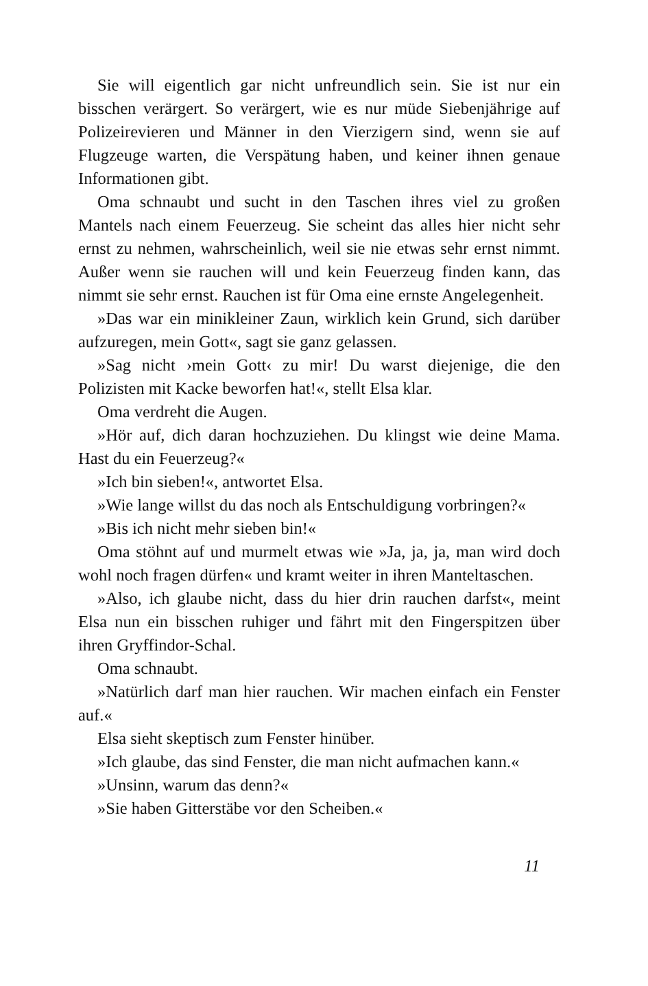Sie will eigentlich gar nicht unfreundlich sein. Sie ist nur ein bisschen verärgert. So verärgert, wie es nur müde Siebenjährige auf Polizeirevieren und Männer in den Vierzigern sind, wenn sie auf Flugzeuge warten, die Verspätung haben, und keiner ihnen genaue Informationen gibt.
Oma schnaubt und sucht in den Taschen ihres viel zu großen Mantels nach einem Feuerzeug. Sie scheint das alles hier nicht sehr ernst zu nehmen, wahrscheinlich, weil sie nie etwas sehr ernst nimmt. Außer wenn sie rauchen will und kein Feuerzeug finden kann, das nimmt sie sehr ernst. Rauchen ist für Oma eine ernste Angelegenheit.
»Das war ein minikleiner Zaun, wirklich kein Grund, sich darüber aufzuregen, mein Gott«, sagt sie ganz gelassen.
»Sag nicht ›mein Gott‹ zu mir! Du warst diejenige, die den Polizisten mit Kacke beworfen hat!«, stellt Elsa klar.
Oma verdreht die Augen.
»Hör auf, dich daran hochzuziehen. Du klingst wie deine Mama. Hast du ein Feuerzeug?«
»Ich bin sieben!«, antwortet Elsa.
»Wie lange willst du das noch als Entschuldigung vorbringen?«
»Bis ich nicht mehr sieben bin!«
Oma stöhnt auf und murmelt etwas wie »Ja, ja, ja, man wird doch wohl noch fragen dürfen« und kramt weiter in ihren Manteltaschen.
»Also, ich glaube nicht, dass du hier drin rauchen darfst«, meint Elsa nun ein bisschen ruhiger und fährt mit den Fingerspitzen über ihren Gryffindor-Schal.
Oma schnaubt.
»Natürlich darf man hier rauchen. Wir machen einfach ein Fenster auf.«
Elsa sieht skeptisch zum Fenster hinüber.
»Ich glaube, das sind Fenster, die man nicht aufmachen kann.«
»Unsinn, warum das denn?«
»Sie haben Gitterstäbe vor den Scheiben.«
11